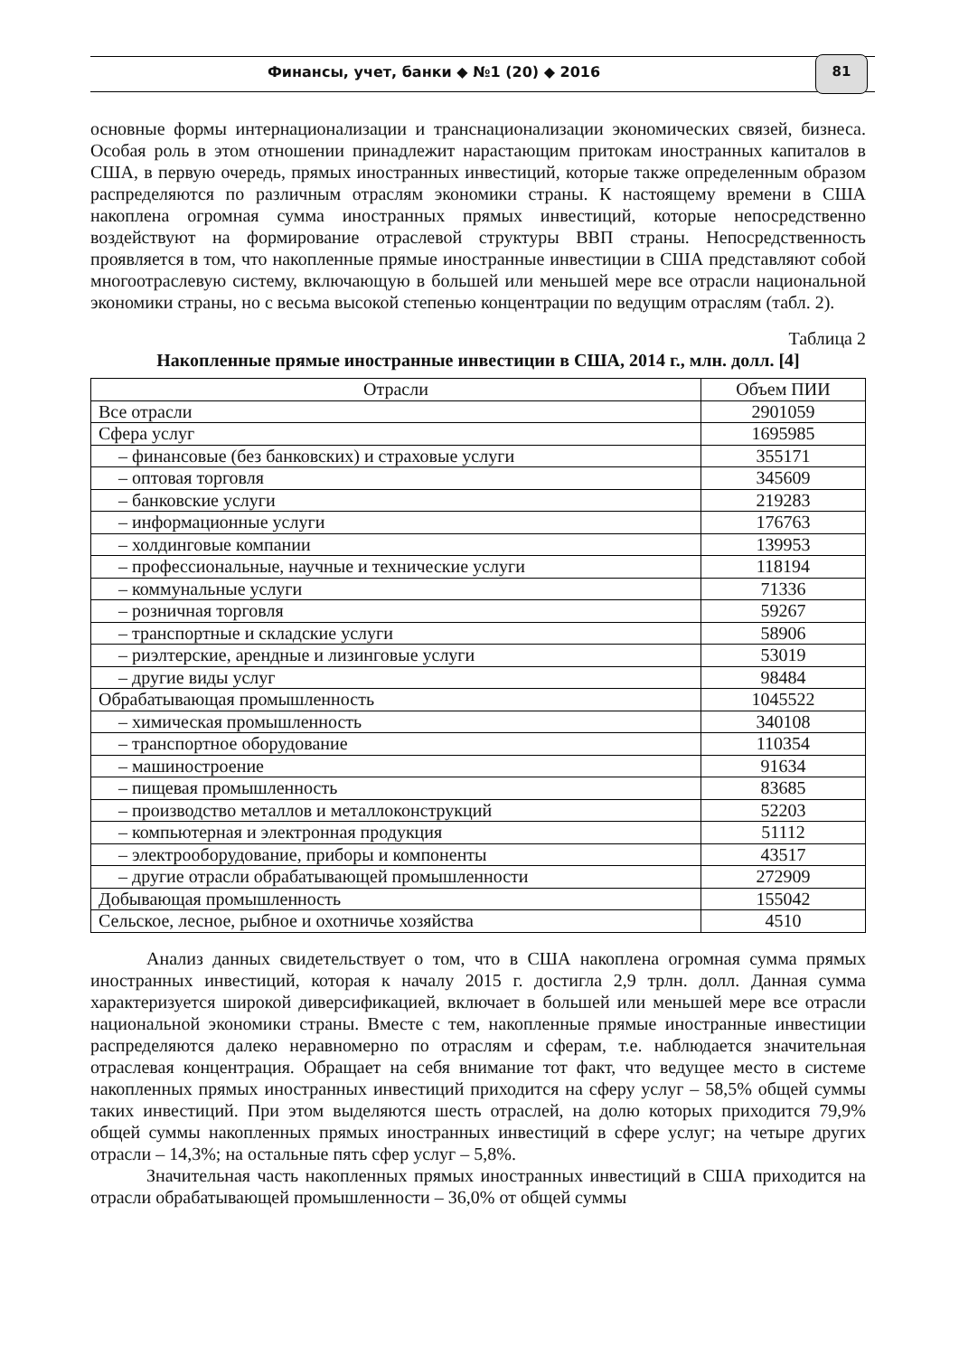Финансы, учет, банки ◆ №1 (20) ◆ 2016
81
основные формы интернационализации и транснационализации экономических связей, бизнеса. Особая роль в этом отношении принадлежит нарастающим притокам иностранных капиталов в США, в первую очередь, прямых иностранных инвестиций, которые также определенным образом распределяются по различным отраслям экономики страны. К настоящему времени в США накоплена огромная сумма иностранных прямых инвестиций, которые непосредственно воздействуют на формирование отраслевой структуры ВВП страны. Непосредственность проявляется в том, что накопленные прямые иностранные инвестиции в США представляют собой многоотраслевую систему, включающую в большей или меньшей мере все отрасли национальной экономики страны, но с весьма высокой степенью концентрации по ведущим отраслям (табл. 2).
Таблица 2
Накопленные прямые иностранные инвестиции в США, 2014 г., млн. долл. [4]
| Отрасли | Объем ПИИ |
| --- | --- |
| Все отрасли | 2901059 |
| Сфера услуг | 1695985 |
| – финансовые (без банковских) и страховые услуги | 355171 |
| – оптовая торговля | 345609 |
| – банковские услуги | 219283 |
| – информационные услуги | 176763 |
| – холдинговые компании | 139953 |
| – профессиональные, научные и технические услуги | 118194 |
| – коммунальные услуги | 71336 |
| – розничная торговля | 59267 |
| – транспортные и складские услуги | 58906 |
| – риэлтерские, арендные и лизинговые услуги | 53019 |
| – другие виды услуг | 98484 |
| Обрабатывающая промышленность | 1045522 |
| – химическая промышленность | 340108 |
| – транспортное оборудование | 110354 |
| – машиностроение | 91634 |
| – пищевая промышленность | 83685 |
| – производство металлов и металлоконструкций | 52203 |
| – компьютерная и электронная продукция | 51112 |
| – электрооборудование, приборы и компоненты | 43517 |
| – другие отрасли обрабатывающей промышленности | 272909 |
| Добывающая промышленность | 155042 |
| Сельское, лесное, рыбное и охотничье хозяйства | 4510 |
Анализ данных свидетельствует о том, что в США накоплена огромная сумма прямых иностранных инвестиций, которая к началу 2015 г. достигла 2,9 трлн. долл. Данная сумма характеризуется широкой диверсификацией, включает в большей или меньшей мере все отрасли национальной экономики страны. Вместе с тем, накопленные прямые иностранные инвестиции распределяются далеко неравномерно по отраслям и сферам, т.е. наблюдается значительная отраслевая концентрация. Обращает на себя внимание тот факт, что ведущее место в системе накопленных прямых иностранных инвестиций приходится на сферу услуг – 58,5% общей суммы таких инвестиций. При этом выделяются шесть отраслей, на долю которых приходится 79,9% общей суммы накопленных прямых иностранных инвестиций в сфере услуг; на четыре других отрасли – 14,3%; на остальные пять сфер услуг – 5,8%.
Значительная часть накопленных прямых иностранных инвестиций в США приходится на отрасли обрабатывающей промышленности – 36,0% от общей суммы